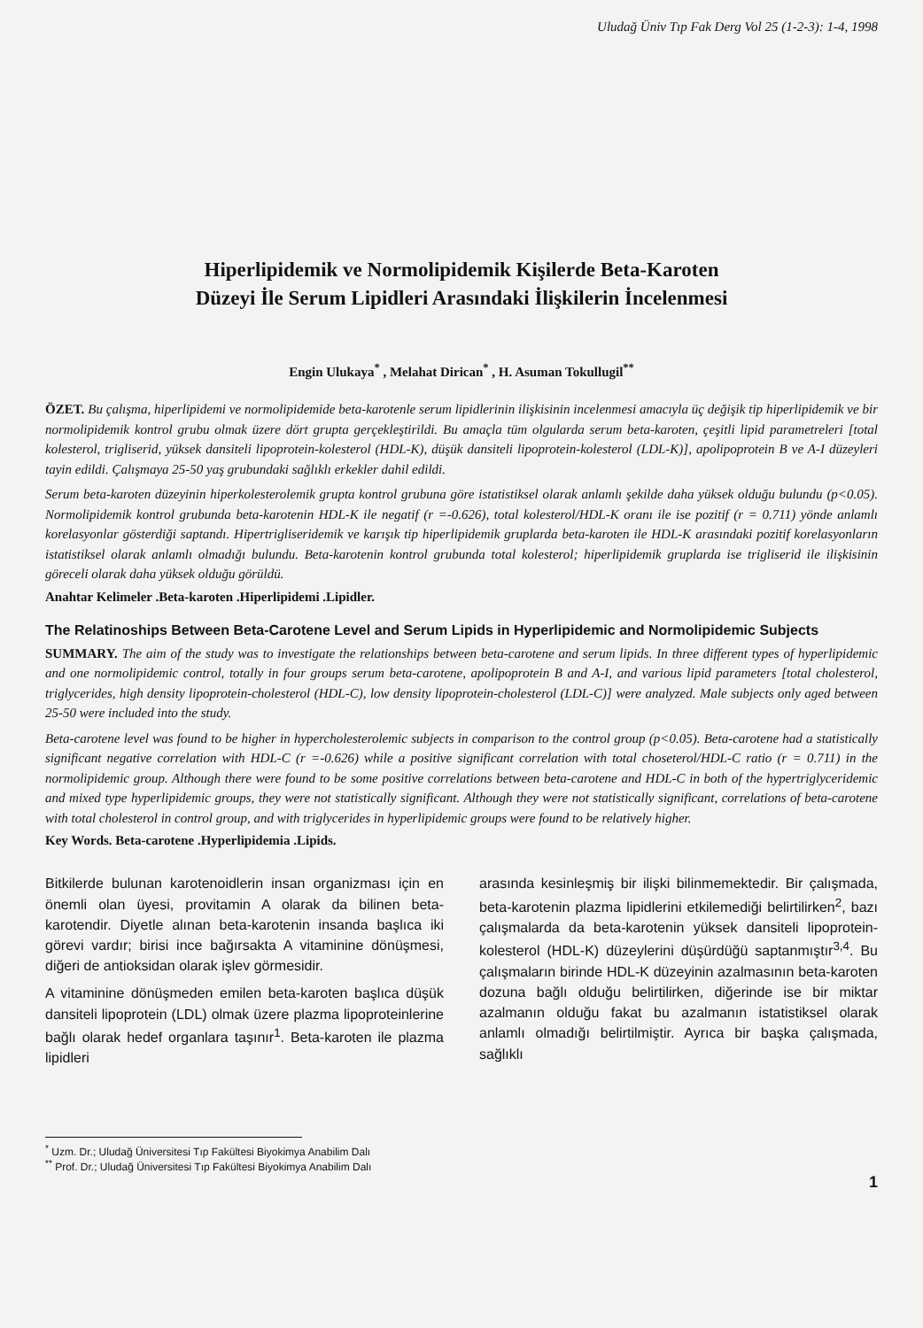Uludağ Üniv Tıp Fak Derg Vol 25 (1-2-3): 1-4, 1998
Hiperlipidemik ve Normolipidemik Kişilerde Beta-Karoten
Düzeyi İle Serum Lipidleri Arasındaki İlişkilerin İncelenmesi
Engin Ulukaya<sup>*</sup> , Melahat Dirican<sup>*</sup> , H. Asuman Tokullugil<sup>**</sup>
ÖZET. Bu çalışma, hiperlipidemi ve normolipidemide beta-karotenle serum lipidlerinin ilişkisinin incelenmesi amacıyla üç değişik tip hiperlipidemik ve bir normolipidemik kontrol grubu olmak üzere dört grupta gerçekleştirildi. Bu amaçla tüm olgularda serum beta-karoten, çeşitli lipid parametreleri [total kolesterol, trigliserid, yüksek dansiteli lipoprotein-kolesterol (HDL-K), düşük dansiteli lipoprotein-kolesterol (LDL-K)], apolipoprotein B ve A-I düzeyleri tayin edildi. Çalışmaya 25-50 yaş grubundaki sağlıklı erkekler dahil edildi.
Serum beta-karoten düzeyinin hiperkolesterolemik grupta kontrol grubuna göre istatistiksel olarak anlamlı şekilde daha yüksek olduğu bulundu (p<0.05). Normolipidemik kontrol grubunda beta-karotenin HDL-K ile negatif (r =-0.626), total kolesterol/HDL-K oranı ile ise pozitif (r = 0.711) yönde anlamlı korelasyonlar gösterdiği saptandı. Hipertrigliseridemik ve karışık tip hiperlipidemik gruplarda beta-karoten ile HDL-K arasındaki pozitif korelasyonların istatistiksel olarak anlamlı olmadığı bulundu. Beta-karotenin kontrol grubunda total kolesterol; hiperlipidemik gruplarda ise trigliserid ile ilişkisinin göreceli olarak daha yüksek olduğu görüldü.
Anahtar Kelimeler .Beta-karoten .Hiperlipidemi .Lipidler.
The Relatinoships Between Beta-Carotene Level and Serum Lipids in Hyperlipidemic and Normolipidemic Subjects
SUMMARY. The aim of the study was to investigate the relationships between beta-carotene and serum lipids. In three different types of hyperlipidemic and one normolipidemic control, totally in four groups serum beta-carotene, apolipoprotein B and A-I, and various lipid parameters [total cholesterol, triglycerides, high density lipoprotein-cholesterol (HDL-C), low density lipoprotein-cholesterol (LDL-C)] were analyzed. Male subjects only aged between 25-50 were included into the study.
Beta-carotene level was found to be higher in hypercholesterolemic subjects in comparison to the control group (p<0.05). Beta-carotene had a statistically significant negative correlation with HDL-C (r =-0.626) while a positive significant correlation with total choseterol/HDL-C ratio (r = 0.711) in the normolipidemic group. Although there were found to be some positive correlations between beta-carotene and HDL-C in both of the hypertriglyceridemic and mixed type hyperlipidemic groups, they were not statistically significant. Although they were not statistically significant, correlations of beta-carotene with total cholesterol in control group, and with triglycerides in hyperlipidemic groups were found to be relatively higher.
Key Words. Beta-carotene .Hyperlipidemia .Lipids.
Bitkilerde bulunan karotenoidlerin insan organizması için en önemli olan üyesi, provitamin A olarak da bilinen beta-karotendir. Diyetle alınan beta-karotenin insanda başlıca iki görevi vardır; birisi ince bağırsakta A vitaminine dönüşmesi, diğeri de antioksidan olarak işlev görmesidir.
A vitaminine dönüşmeden emilen beta-karoten başlıca düşük dansiteli lipoprotein (LDL) olmak üzere plazma lipoproteinlerine bağlı olarak hedef organlara taşınır<sup>1</sup>. Beta-karoten ile plazma lipidleri
arasında kesinleşmiş bir ilişki bilinmemektedir. Bir çalışmada, beta-karotenin plazma lipidlerini etkilemediği belirtilirken<sup>2</sup>, bazı çalışmalarda da beta-karotenin yüksek dansiteli lipoprotein-kolesterol (HDL-K) düzeylerini düşürdüğü saptanmıştır<sup>3,4</sup>. Bu çalışmaların birinde HDL-K düzeyinin azalmasının beta-karoten dozuna bağlı olduğu belirtilirken, diğerinde ise bir miktar azalmanın olduğu fakat bu azalmanın istatistiksel olarak anlamlı olmadığı belirtilmiştir. Ayrıca bir başka çalışmada, sağlıklı
<sup>*</sup> Uzm. Dr.; Uludağ Üniversitesi Tıp Fakültesi Biyokimya Anabilim Dalı
<sup>**</sup> Prof. Dr.; Uludağ Üniversitesi Tıp Fakültesi Biyokimya Anabilim Dalı
1